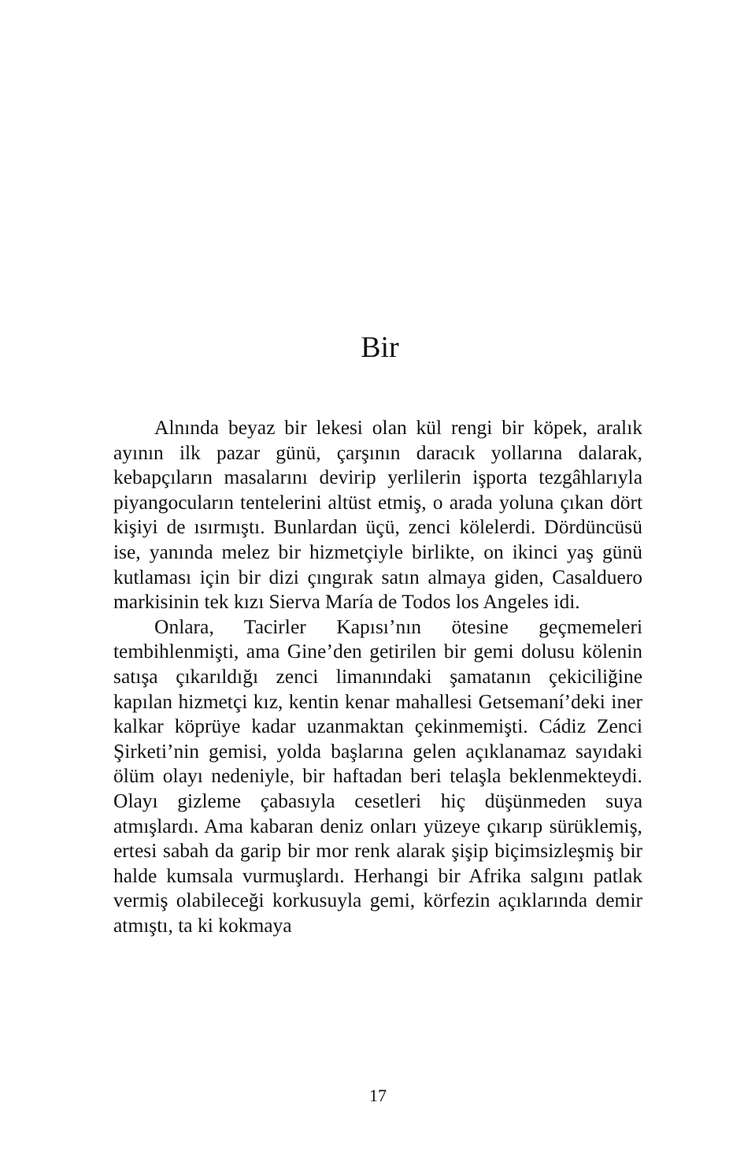Bir
Alnında beyaz bir lekesi olan kül rengi bir köpek, aralık ayının ilk pazar günü, çarşının daracık yollarına dalarak, kebapçıların masalarını devirip yerlilerin işporta tezgâhlarıyla piyangocuların tentelerini altüst etmiş, o arada yoluna çıkan dört kişiyi de ısırmıştı. Bunlardan üçü, zenci kölelerdi. Dördüncüsü ise, yanında melez bir hizmetçiyle birlikte, on ikinci yaş günü kutlaması için bir dizi çıngırak satın almaya giden, Casalduero markisinin tek kızı Sierva María de Todos los Angeles idi.
Onlara, Tacirler Kapısı’nın ötesine geçmemeleri tembihlenmişti, ama Gine’den getirilen bir gemi dolusu kölenin satışa çıkarıldığı zenci limanındaki şamatanın çekiciliğine kapılan hizmetçi kız, kentin kenar mahallesi Getsemaní’deki iner kalkar köprüye kadar uzanmaktan çekinmemişti. Cádiz Zenci Şirketi’nin gemisi, yolda başlarına gelen açıklanamaz sayıdaki ölüm olayı nedeniyle, bir haftadan beri telaşla beklenmekteydi. Olayı gizleme çabasıyla cesetleri hiç düşünmeden suya atmışlardı. Ama kabaran deniz onları yüzeye çıkarıp sürüklemiş, ertesi sabah da garip bir mor renk alarak şişip biçimsizleşmiş bir halde kumsala vurmuşlardı. Herhangi bir Afrika salgını patlak vermiş olabileceği korkusuyla gemi, körfezin açıklarında demir atmıştı, ta ki kokmaya
17